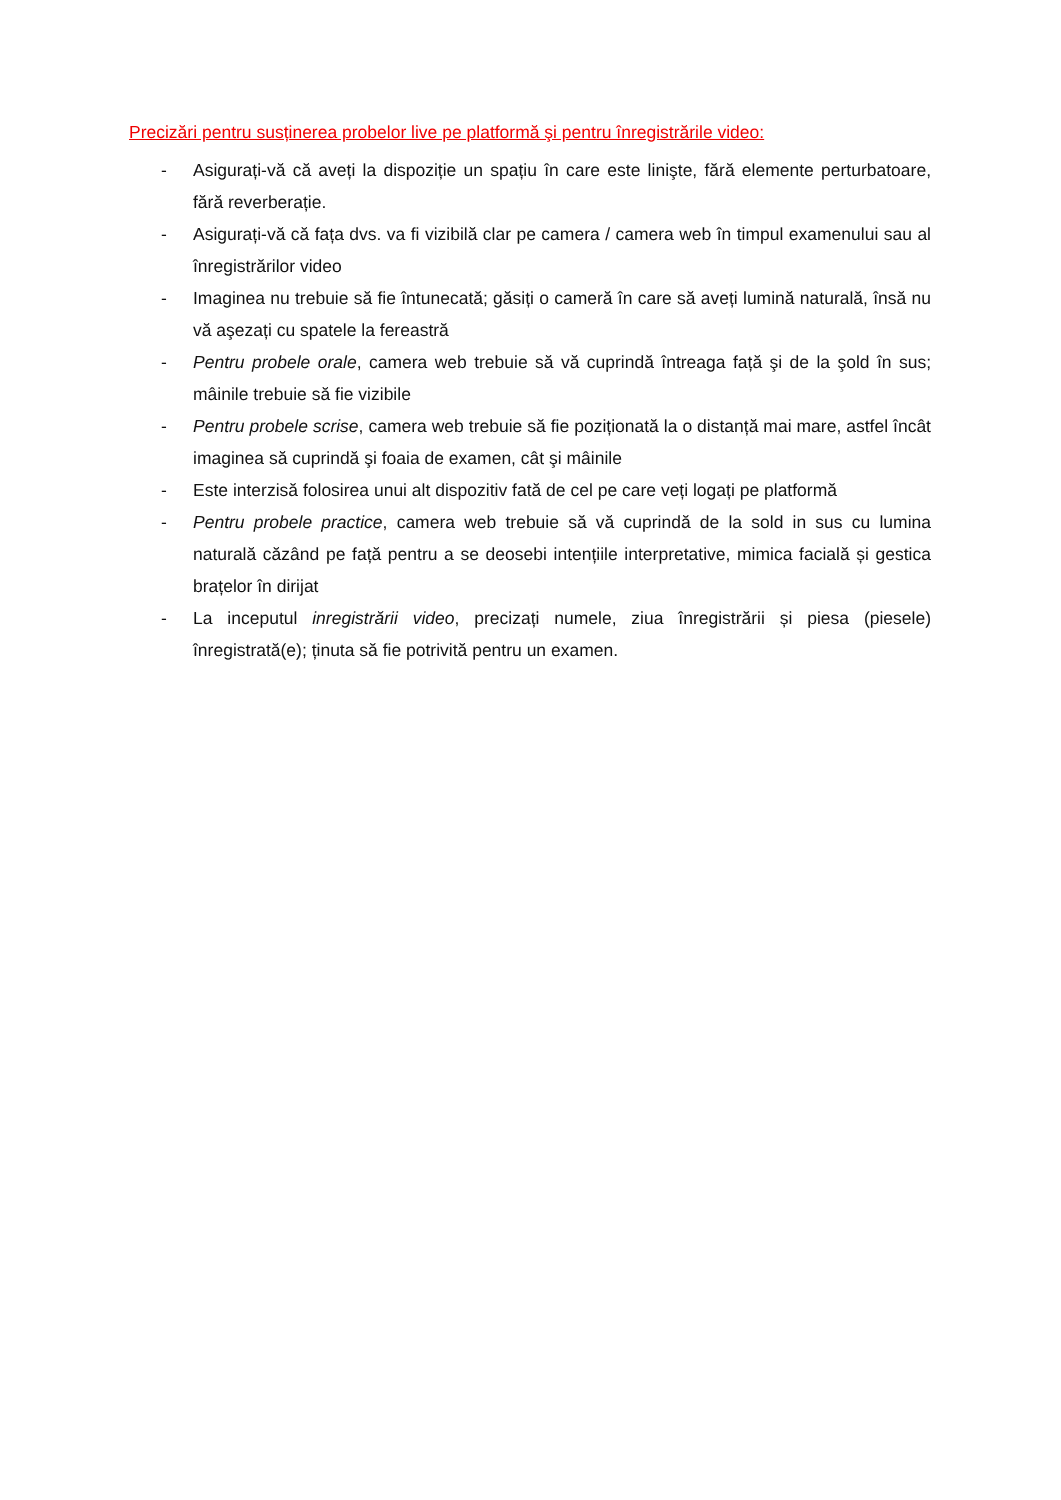Precizări pentru susținerea probelor live pe platformă şi pentru înregistrările video:
- Asigurați-vă că aveți la dispoziție un spațiu în care este linişte, fără elemente perturbatoare, fără reverberație.
- Asigurați-vă că fața dvs. va fi vizibilă clar pe camera / camera web în timpul examenului sau al înregistrărilor video
- Imaginea nu trebuie să fie întunecată; găsiți o cameră în care să aveți lumină naturală, însă nu vă aşezați cu spatele la fereastră
- Pentru probele orale, camera web trebuie să vă cuprindă întreaga față şi de la şold în sus; mâinile trebuie să fie vizibile
- Pentru probele scrise, camera web trebuie să fie poziționată la o distanță mai mare, astfel încât imaginea să cuprindă şi foaia de examen, cât şi mâinile
- Este interzisă folosirea unui alt dispozitiv fată de cel pe care veți logați pe platformă
- Pentru probele practice, camera web trebuie să vă cuprindă de la sold in sus cu lumina naturală căzând pe față pentru a se deosebi intențiile interpretative, mimica facială și gestica brațelor în dirijat
- La inceputul inregistrării video, precizați numele, ziua înregistrării și piesa (piesele) înregistrată(e); ținuta să fie potrivită pentru un examen.